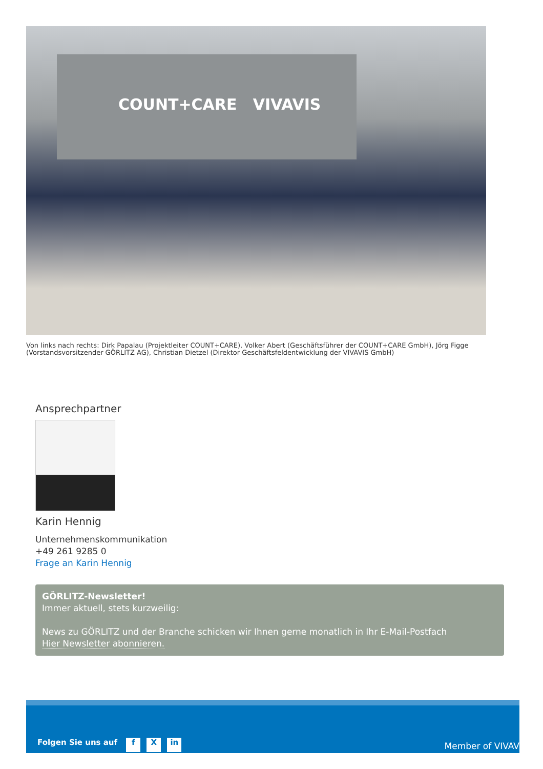COUNT+CARE VIVAVIS
Von links nach rechts: Dirk Papalau (Projektleiter COUNT+CARE), Volker Abert (Geschäftsführer der COUNT+CARE GmbH), Jörg Figge (Vorstandsvorsitzender GÖRLITZ AG), Christian Dietzel (Direktor Geschäftsfeldentwicklung der VIVAVIS GmbH)
Ansprechpartner
Karin Hennig
Unternehmenskommunikation
+49 261 9285 0
Frage an Karin Hennig
GÖRLITZ-Newsletter!
Immer aktuell, stets kurzweilig:
News zu GÖRLITZ und der Branche schicken wir Ihnen gerne monatlich in Ihr E-Mail-Postfach
Hier Newsletter abonnieren.
Folgen Sie uns auf f X in
Member of VIVAV